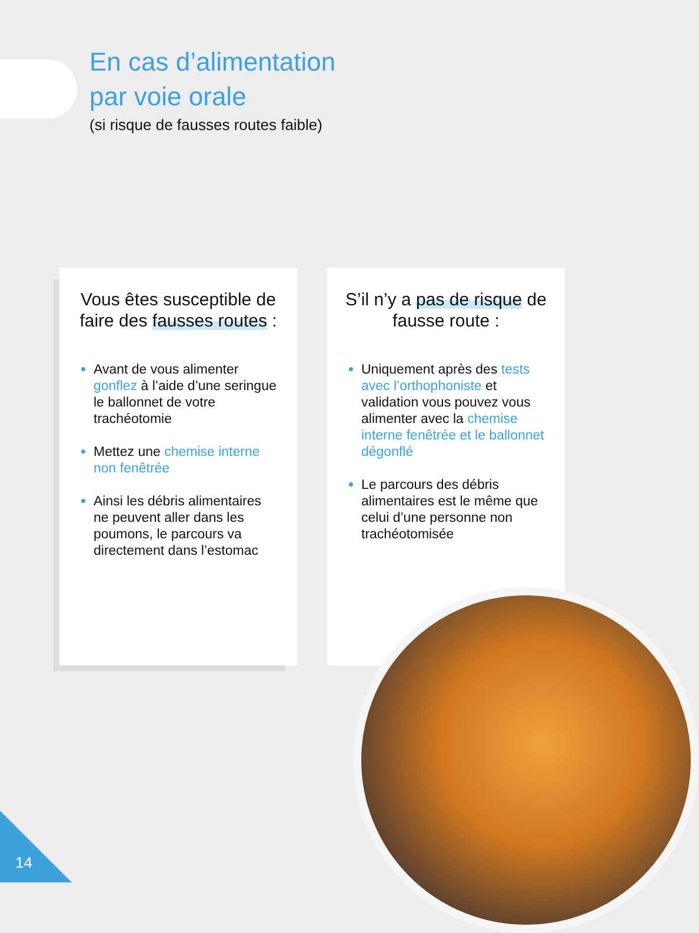En cas d’alimentation
par voie orale
(si risque de fausses routes faible)
Vous êtes susceptible de faire des fausses routes :
Avant de vous alimenter gonflez à l’aide d’une seringue le ballonnet de votre trachéotomie
Mettez une chemise interne non fenêtrée
Ainsi les débris alimentaires ne peuvent aller dans les poumons, le parcours va directement dans l’estomac
S’il n’y a pas de risque de fausse route :
Uniquement après des tests avec l’orthophoniste et validation vous pouvez vous alimenter avec la chemise interne fenêtrée et le ballonnet dégonflé
Le parcours des débris alimentaires est le même que celui d’une personne non trachéotomisée
14